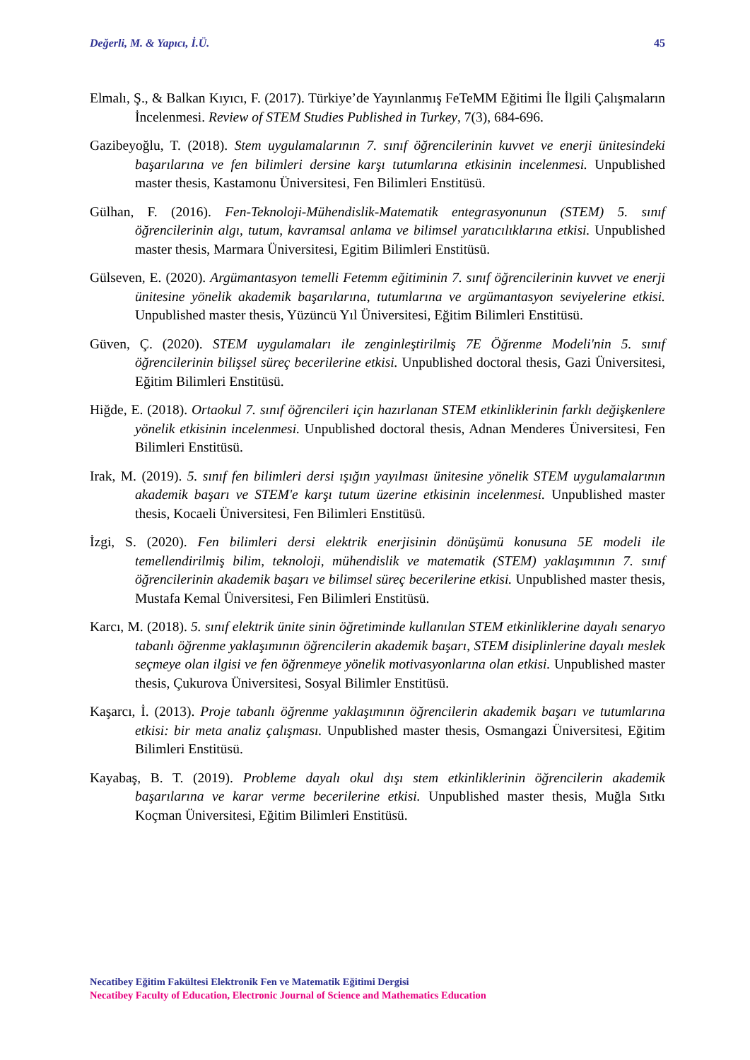Değerli, M. & Yapıcı, İ.Ü. 45
Elmalı, Ş., & Balkan Kıyıcı, F. (2017). Türkiye’de Yayınlanmış FeTeMM Eğitimi İle İlgili Çalışmaların İncelenmesi. Review of STEM Studies Published in Turkey, 7(3), 684-696.
Gazibeyoğlu, T. (2018). Stem uygulamalarının 7. sınıf öğrencilerinin kuvvet ve enerji ünitesindeki başarılarına ve fen bilimleri dersine karşı tutumlarına etkisinin incelenmesi. Unpublished master thesis, Kastamonu Üniversitesi, Fen Bilimleri Enstitüsü.
Gülhan, F. (2016). Fen-Teknoloji-Mühendislik-Matematik entegrasyonunun (STEM) 5. sınıf öğrencilerinin algı, tutum, kavramsal anlama ve bilimsel yaratıcılıklarına etkisi. Unpublished master thesis, Marmara Üniversitesi, Egitim Bilimleri Enstitüsü.
Gülseven, E. (2020). Argümantasyon temelli Fetemm eğitiminin 7. sınıf öğrencilerinin kuvvet ve enerji ünitesine yönelik akademik başarılarına, tutumlarına ve argümantasyon seviyelerine etkisi. Unpublished master thesis, Yüzüncü Yıl Üniversitesi, Eğitim Bilimleri Enstitüsü.
Güven, Ç. (2020). STEM uygulamaları ile zenginleştirilmiş 7E Öğrenme Modeli'nin 5. sınıf öğrencilerinin bilişsel süreç becerilerine etkisi. Unpublished doctoral thesis, Gazi Üniversitesi, Eğitim Bilimleri Enstitüsü.
Hiğde, E. (2018). Ortaokul 7. sınıf öğrencileri için hazırlanan STEM etkinliklerinin farklı değişkenlere yönelik etkisinin incelenmesi. Unpublished doctoral thesis, Adnan Menderes Üniversitesi, Fen Bilimleri Enstitüsü.
Irak, M. (2019). 5. sınıf fen bilimleri dersi ışığın yayılması ünitesine yönelik STEM uygulamalarının akademik başarı ve STEM'e karşı tutum üzerine etkisinin incelenmesi. Unpublished master thesis, Kocaeli Üniversitesi, Fen Bilimleri Enstitüsü.
İzgi, S. (2020). Fen bilimleri dersi elektrik enerjisinin dönüşümü konusuna 5E modeli ile temellendirilmiş bilim, teknoloji, mühendislik ve matematik (STEM) yaklaşımının 7. sınıf öğrencilerinin akademik başarı ve bilimsel süreç becerilerine etkisi. Unpublished master thesis, Mustafa Kemal Üniversitesi, Fen Bilimleri Enstitüsü.
Karcı, M. (2018). 5. sınıf elektrik ünite sinin öğretiminde kullanılan STEM etkinliklerine dayalı senaryo tabanlı öğrenme yaklaşımının öğrencilerin akademik başarı, STEM disiplinlerine dayalı meslek seçmeye olan ilgisi ve fen öğrenmeye yönelik motivasyonlarına olan etkisi. Unpublished master thesis, Çukurova Üniversitesi, Sosyal Bilimler Enstitüsü.
Kaşarcı, İ. (2013). Proje tabanlı öğrenme yaklaşımının öğrencilerin akademik başarı ve tutumlarına etkisi: bir meta analiz çalışması. Unpublished master thesis, Osmangazi Üniversitesi, Eğitim Bilimleri Enstitüsü.
Kayabaş, B. T. (2019). Probleme dayalı okul dışı stem etkinliklerinin öğrencilerin akademik başarılarına ve karar verme becerilerine etkisi. Unpublished master thesis, Muğla Sıtkı Koçman Üniversitesi, Eğitim Bilimleri Enstitüsü.
Necatibey Eğitim Fakültesi Elektronik Fen ve Matematik Eğitimi Dergisi
Necatibey Faculty of Education, Electronic Journal of Science and Mathematics Education